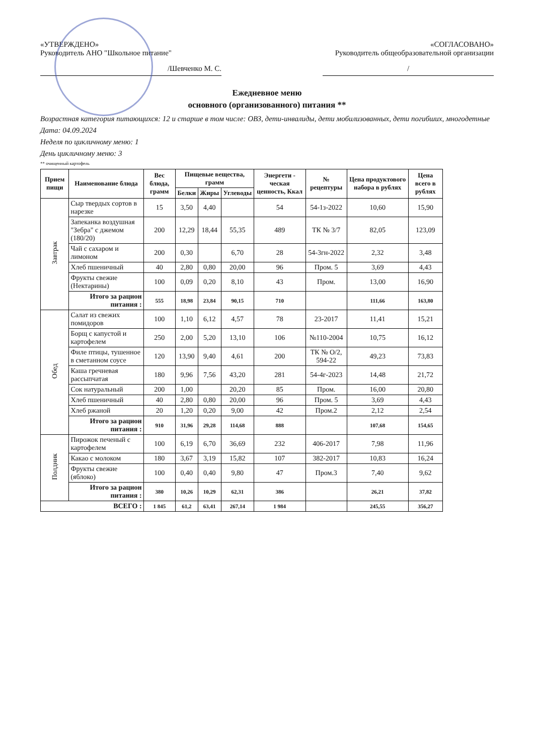«УТВЕРЖДЕНО»
Руководитель АНО "Школьное питание"
/Шевченко М. С.
«СОГЛАСОВАНО»
Руководитель общеобразовательной организации
/
Ежедневное меню
основного (организованного) питания **
Возрастная категория питающихся: 12 и старше в том числе: ОВЗ, дети-инвалиды, дети мобилизованных, дети погибших, многодетные
Дата: 04.09.2024
Неделя по цикличному меню: 1
День цикличному меню: 3
** очищенный картофель
| Прием пищи | Наименование блюда | Вес блюда, грамм | Пищевые вещества, грамм | | | Энергети - ческая ценность, Ккал | № рецептуры | Цена продуктового набора в рублях | Цена всего в рублях |
| --- | --- | --- | --- | --- | --- | --- | --- | --- | --- |
| | | | Белки | Жиры | Углеводы | | | | |
| Завтрак | Сыр твердых сортов в нарезке | 15 | 3,50 | 4,40 | | 54 | 54-1з-2022 | 10,60 | 15,90 |
| | Запеканка воздушная "Зебра" с джемом (180/20) | 200 | 12,29 | 18,44 | 55,35 | 489 | ТК № 3/7 | 82,05 | 123,09 |
| | Чай с сахаром и лимоном | 200 | 0,30 | | 6,70 | 28 | 54-3гн-2022 | 2,32 | 3,48 |
| | Хлеб пшеничный | 40 | 2,80 | 0,80 | 20,00 | 96 | Пром. 5 | 3,69 | 4,43 |
| | Фрукты свежие (Нектарины) | 100 | 0,09 | 0,20 | 8,10 | 43 | Пром. | 13,00 | 16,90 |
| | Итого за рацион питания : | 555 | 18,98 | 23,84 | 90,15 | 710 | | 111,66 | 163,80 |
| Обед | Салат из свежих помидоров | 100 | 1,10 | 6,12 | 4,57 | 78 | 23-2017 | 11,41 | 15,21 |
| | Борщ с капустой и картофелем | 250 | 2,00 | 5,20 | 13,10 | 106 | №110-2004 | 10,75 | 16,12 |
| | Филе птицы, тушенное в сметанном соусе | 120 | 13,90 | 9,40 | 4,61 | 200 | ТК № О/2, 594-22 | 49,23 | 73,83 |
| | Каша гречневая рассыпчатая | 180 | 9,96 | 7,56 | 43,20 | 281 | 54-4г-2023 | 14,48 | 21,72 |
| | Сок натуральный | 200 | 1,00 | | 20,20 | 85 | Пром. | 16,00 | 20,80 |
| | Хлеб пшеничный | 40 | 2,80 | 0,80 | 20,00 | 96 | Пром. 5 | 3,69 | 4,43 |
| | Хлеб ржаной | 20 | 1,20 | 0,20 | 9,00 | 42 | Пром.2 | 2,12 | 2,54 |
| | Итого за рацион питания : | 910 | 31,96 | 29,28 | 114,68 | 888 | | 107,68 | 154,65 |
| Полдник | Пирожок печеный с картофелем | 100 | 6,19 | 6,70 | 36,69 | 232 | 406-2017 | 7,98 | 11,96 |
| | Какао с молоком | 180 | 3,67 | 3,19 | 15,82 | 107 | 382-2017 | 10,83 | 16,24 |
| | Фрукты свежие (яблоко) | 100 | 0,40 | 0,40 | 9,80 | 47 | Пром.3 | 7,40 | 9,62 |
| | Итого за рацион питания : | 380 | 10,26 | 10,29 | 62,31 | 386 | | 26,21 | 37,82 |
| ВСЕГО : | | 1 845 | 61,2 | 63,41 | 267,14 | 1 984 | | 245,55 | 356,27 |